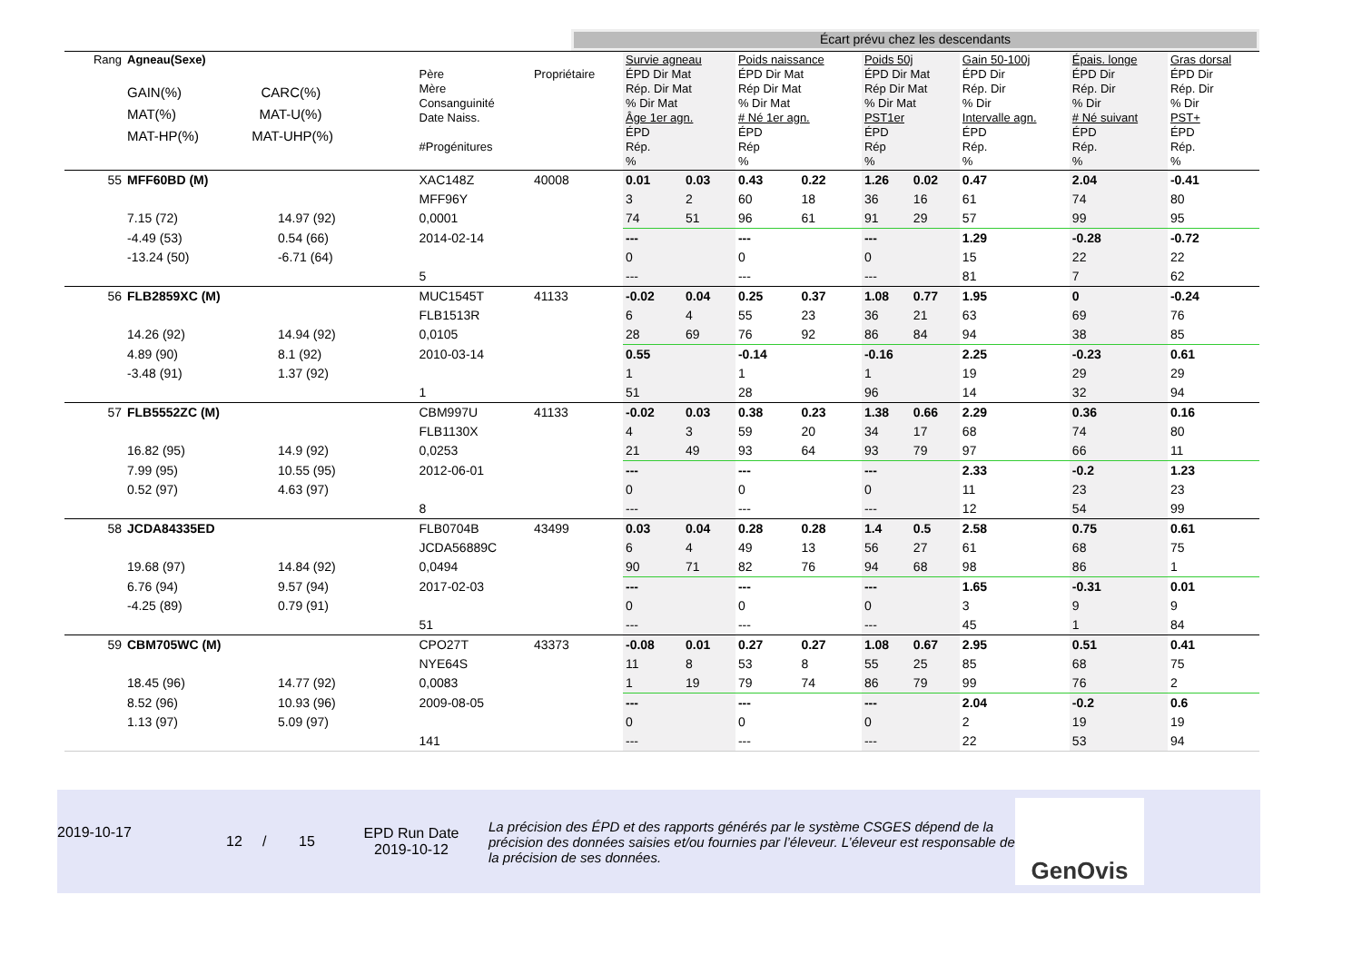Écart prévu chez les descendants
| Rang | Agneau(Sexe) GAIN(%) CARC(%) MAT(%) MAT-U(%) MAT-HP(%) MAT-UHP(%) | | Père Mère Consanguinité Date Naiss. #Progénitures | Propriétaire | Survie agneau ÉPD Dir Mat Rép. Dir Mat % Dir Mat Âge 1er agn. ÉPD Rép. % | | Poids naissance ÉPD Dir Mat Rép Dir Mat % Dir Mat # Né 1er agn. ÉPD Rép % | | Poids 50j ÉPD Dir Mat Rép Dir Mat % Dir Mat PST1er ÉPD Rép % | | Gain 50-100j ÉPD Dir Rép. Dir % Dir Intervalle agn. ÉPD Rép. % | Épais. longe ÉPD Dir Rép. Dir % Dir # Né suivant ÉPD Rép. % | Gras dorsal ÉPD Dir Rép. Dir % Dir PST+ ÉPD Rép. % |
| 55 | MFF60BD (M) | | XAC148Z | 40008 | 0.01 | 0.03 | 0.43 | 0.22 | 1.26 | 0.02 | 0.47 | 2.04 | -0.41 |
| | | | MFF96Y | | 3 | 2 | 60 | 18 | 36 | 16 | 61 | 74 | 80 |
| | 7.15 (72) | 14.97 (92) | 0,0001 | | 74 | 51 | 96 | 61 | 91 | 29 | 57 | 99 | 95 |
| | -4.49 (53) | 0.54 (66) | 2014-02-14 | | --- | | --- | | --- | | 1.29 | -0.28 | -0.72 |
| | -13.24 (50) | -6.71 (64) | | | 0 | | 0 | | 0 | | 15 | 22 | 22 |
| | | | 5 | | --- | | --- | | --- | | 81 | 7 | 62 |
| 56 | FLB2859XC (M) | | MUC1545T | 41133 | -0.02 | 0.04 | 0.25 | 0.37 | 1.08 | 0.77 | 1.95 | 0 | -0.24 |
| | | | FLB1513R | | 6 | 4 | 55 | 23 | 36 | 21 | 63 | 69 | 76 |
| | 14.26 (92) | 14.94 (92) | 0,0105 | | 28 | 69 | 76 | 92 | 86 | 84 | 94 | 38 | 85 |
| | 4.89 (90) | 8.1 (92) | 2010-03-14 | | 0.55 | | -0.14 | | -0.16 | | 2.25 | -0.23 | 0.61 |
| | -3.48 (91) | 1.37 (92) | | | 1 | | 1 | | 1 | | 19 | 29 | 29 |
| | | | 1 | | 51 | | 28 | | 96 | | 14 | 32 | 94 |
| 57 | FLB5552ZC (M) | | CBM997U | 41133 | -0.02 | 0.03 | 0.38 | 0.23 | 1.38 | 0.66 | 2.29 | 0.36 | 0.16 |
| | | | FLB1130X | | 4 | 3 | 59 | 20 | 34 | 17 | 68 | 74 | 80 |
| | 16.82 (95) | 14.9 (92) | 0,0253 | | 21 | 49 | 93 | 64 | 93 | 79 | 97 | 66 | 11 |
| | 7.99 (95) | 10.55 (95) | 2012-06-01 | | --- | | --- | | --- | | 2.33 | -0.2 | 1.23 |
| | 0.52 (97) | 4.63 (97) | | | 0 | | 0 | | 0 | | 11 | 23 | 23 |
| | | | 8 | | --- | | --- | | --- | | 12 | 54 | 99 |
| 58 | JCDA84335ED | | FLB0704B | 43499 | 0.03 | 0.04 | 0.28 | 0.28 | 1.4 | 0.5 | 2.58 | 0.75 | 0.61 |
| | | | JCDA56889C | | 6 | 4 | 49 | 13 | 56 | 27 | 61 | 68 | 75 |
| | 19.68 (97) | 14.84 (92) | 0,0494 | | 90 | 71 | 82 | 76 | 94 | 68 | 98 | 86 | 1 |
| | 6.76 (94) | 9.57 (94) | 2017-02-03 | | --- | | --- | | --- | | 1.65 | -0.31 | 0.01 |
| | -4.25 (89) | 0.79 (91) | | | 0 | | 0 | | 0 | | 3 | 9 | 9 |
| | | | 51 | | --- | | --- | | --- | | 45 | 1 | 84 |
| 59 | CBM705WC (M) | | CPO27T | 43373 | -0.08 | 0.01 | 0.27 | 0.27 | 1.08 | 0.67 | 2.95 | 0.51 | 0.41 |
| | | | NYE64S | | 11 | 8 | 53 | 8 | 55 | 25 | 85 | 68 | 75 |
| | 18.45 (96) | 14.77 (92) | 0,0083 | | 1 | 19 | 79 | 74 | 86 | 79 | 99 | 76 | 2 |
| | 8.52 (96) | 10.93 (96) | 2009-08-05 | | --- | | --- | | --- | | 2.04 | -0.2 | 0.6 |
| | 1.13 (97) | 5.09 (97) | | | 0 | | 0 | | 0 | | 2 | 19 | 19 |
| | | | 141 | | --- | | --- | | --- | | 22 | 53 | 94 |
2019-10-17
12 / 15
EPD Run Date
2019-10-12
La précision des ÉPD et des rapports générés par le système CSGES dépend de la précision des données saisies et/ou fournies par l’éleveur. L’éleveur est responsable de la précision de ses données.
GenOvis